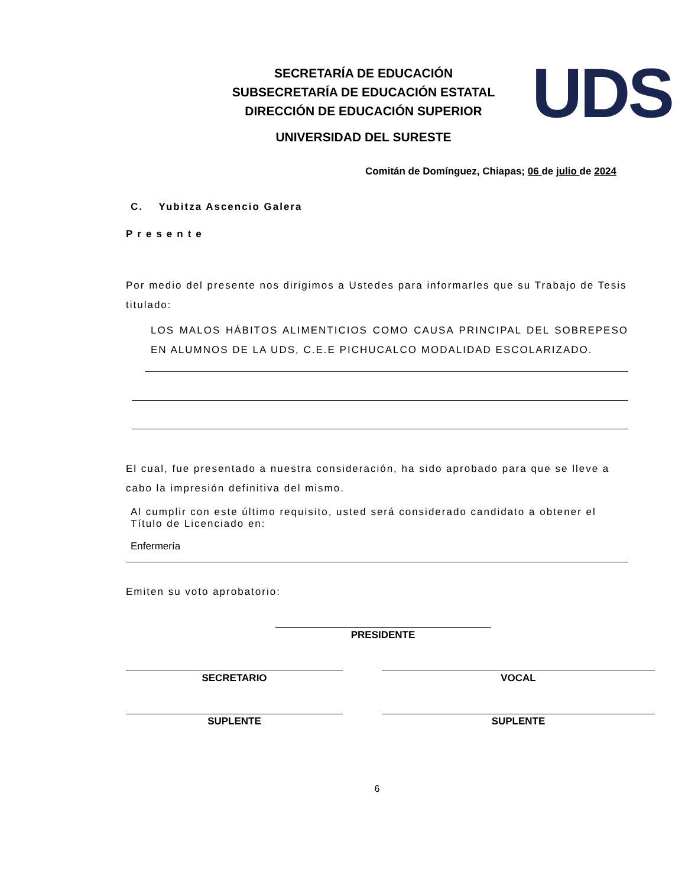SECRETARÍA DE EDUCACIÓN
SUBSECRETARÍA DE EDUCACIÓN ESTATAL
DIRECCIÓN DE EDUCACIÓN SUPERIOR
UNIVERSIDAD DEL SURESTE
UDS
Comitán de Domínguez, Chiapas; 06 de julio de 2024
C. Yubitza Ascencio Galera
Presente
Por medio del presente nos dirigimos a Ustedes para informarles que su Trabajo de Tesis titulado:
LOS MALOS HÁBITOS ALIMENTICIOS COMO CAUSA PRINCIPAL DEL SOBREPESO EN ALUMNOS DE LA UDS, C.E.E PICHUCALCO MODALIDAD ESCOLARIZADO.
El cual, fue presentado a nuestra consideración, ha sido aprobado para que se lleve a cabo la impresión definitiva del mismo.
Al cumplir con este último requisito, usted será considerado candidato a obtener el Título de Licenciado en:
Enfermería
Emiten su voto aprobatorio:
PRESIDENTE
SECRETARIO VOCAL
SUPLENTE SUPLENTE
6